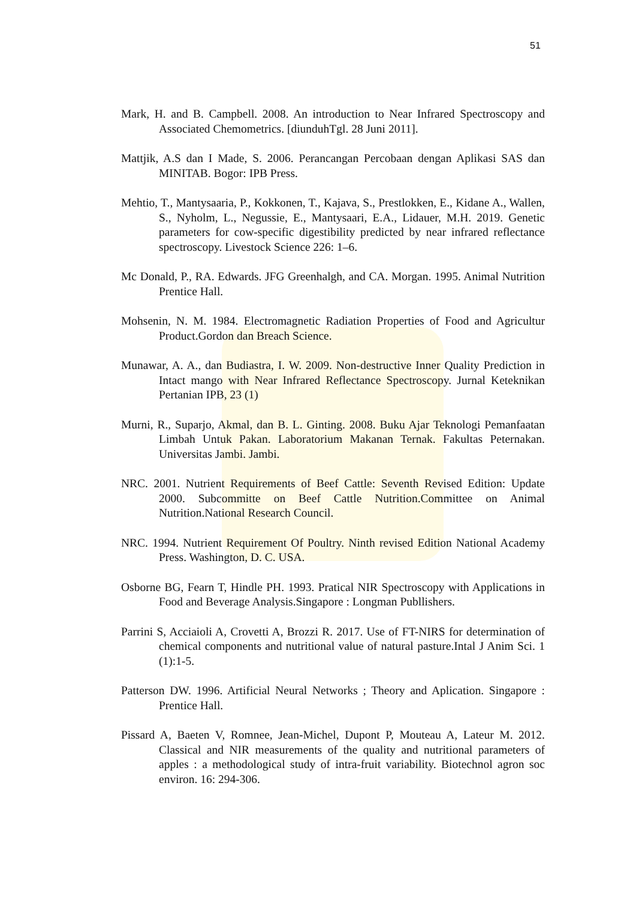51
Mark, H. and B. Campbell. 2008. An introduction to Near Infrared Spectroscopy and Associated Chemometrics. [diunduhTgl. 28 Juni 2011].
Mattjik, A.S dan I Made, S. 2006. Perancangan Percobaan dengan Aplikasi SAS dan MINITAB. Bogor: IPB Press.
Mehtio, T., Mantysaaria, P., Kokkonen, T., Kajava, S., Prestlokken, E., Kidane A., Wallen, S., Nyholm, L., Negussie, E., Mantysaari, E.A., Lidauer, M.H. 2019. Genetic parameters for cow-specific digestibility predicted by near infrared reflectance spectroscopy. Livestock Science 226: 1–6.
Mc Donald, P., RA. Edwards. JFG Greenhalgh, and CA. Morgan. 1995. Animal Nutrition Prentice Hall.
Mohsenin, N. M. 1984. Electromagnetic Radiation Properties of Food and Agricultur Product.Gordon dan Breach Science.
Munawar, A. A., dan Budiastra, I. W. 2009. Non-destructive Inner Quality Prediction in Intact mango with Near Infrared Reflectance Spectroscopy. Jurnal Keteknikan Pertanian IPB, 23 (1)
Murni, R., Suparjo, Akmal, dan B. L. Ginting. 2008. Buku Ajar Teknologi Pemanfaatan Limbah Untuk Pakan. Laboratorium Makanan Ternak. Fakultas Peternakan. Universitas Jambi. Jambi.
NRC. 2001. Nutrient Requirements of Beef Cattle: Seventh Revised Edition: Update 2000. Subcommitte on Beef Cattle Nutrition.Committee on Animal Nutrition.National Research Council.
NRC. 1994. Nutrient Requirement Of Poultry. Ninth revised Edition National Academy Press. Washington, D. C. USA.
Osborne BG, Fearn T, Hindle PH. 1993. Pratical NIR Spectroscopy with Applications in Food and Beverage Analysis.Singapore : Longman Publlishers.
Parrini S, Acciaioli A, Crovetti A, Brozzi R. 2017. Use of FT-NIRS for determination of chemical components and nutritional value of natural pasture.Intal J Anim Sci. 1 (1):1-5.
Patterson DW. 1996. Artificial Neural Networks ; Theory and Aplication. Singapore : Prentice Hall.
Pissard A, Baeten V, Romnee, Jean-Michel, Dupont P, Mouteau A, Lateur M. 2012. Classical and NIR measurements of the quality and nutritional parameters of apples : a methodological study of intra-fruit variability. Biotechnol agron soc environ. 16: 294-306.